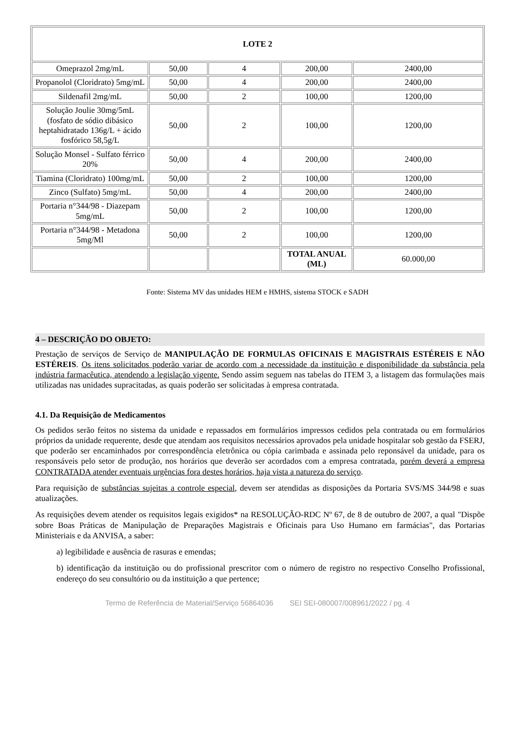| LOTE 2 | | | | |
| Omeprazol 2mg/mL | 50,00 | 4 | 200,00 | 2400,00 |
| Propanolol (Cloridrato) 5mg/mL | 50,00 | 4 | 200,00 | 2400,00 |
| Sildenafil 2mg/mL | 50,00 | 2 | 100,00 | 1200,00 |
| Solução Joulie 30mg/5mL (fosfato de sódio dibásico heptahidratado 136g/L + ácido fosfórico 58,5g/L | 50,00 | 2 | 100,00 | 1200,00 |
| Solução Monsel - Sulfato férrico 20% | 50,00 | 4 | 200,00 | 2400,00 |
| Tiamina (Cloridrato) 100mg/mL | 50,00 | 2 | 100,00 | 1200,00 |
| Zinco (Sulfato) 5mg/mL | 50,00 | 4 | 200,00 | 2400,00 |
| Portaria n°344/98 - Diazepam 5mg/mL | 50,00 | 2 | 100,00 | 1200,00 |
| Portaria n°344/98 - Metadona 5mg/Ml | 50,00 | 2 | 100,00 | 1200,00 |
| | | | TOTAL ANUAL (ML) | 60.000,00 |
Fonte: Sistema MV das unidades HEM e HMHS, sistema STOCK e SADH
4 – DESCRIÇÃO DO OBJETO:
Prestação de serviços de Serviço de MANIPULAÇÃO DE FORMULAS OFICINAIS E MAGISTRAIS ESTÉREIS E NÃO ESTÉREIS. Os itens solicitados poderão variar de acordo com a necessidade da instituição e disponibilidade da substância pela indústria farmacêutica, atendendo a legislação vigente. Sendo assim seguem nas tabelas do ITEM 3, a listagem das formulações mais utilizadas nas unidades supracitadas, as quais poderão ser solicitadas à empresa contratada.
4.1. Da Requisição de Medicamentos
Os pedidos serão feitos no sistema da unidade e repassados em formulários impressos cedidos pela contratada ou em formulários próprios da unidade requerente, desde que atendam aos requisitos necessários aprovados pela unidade hospitalar sob gestão da FSERJ, que poderão ser encaminhados por correspondência eletrônica ou cópia carimbada e assinada pelo reponsável da unidade, para os responsáveis pelo setor de produção, nos horários que deverão ser acordados com a empresa contratada, porém deverá a empresa CONTRATADA atender eventuais urgências fora destes horários, haja vista a natureza do serviço.
Para requisição de substâncias sujeitas a controle especial, devem ser atendidas as disposições da Portaria SVS/MS 344/98 e suas atualizações.
As requisições devem atender os requisitos legais exigidos* na RESOLUÇÃO-RDC Nº 67, de 8 de outubro de 2007, a qual "Dispõe sobre Boas Práticas de Manipulação de Preparações Magistrais e Oficinais para Uso Humano em farmácias", das Portarias Ministeriais e da ANVISA, a saber:
a) legibilidade e ausência de rasuras e emendas;
b) identificação da instituição ou do profissional prescritor com o número de registro no respectivo Conselho Profissional, endereço do seu consultório ou da instituição a que pertence;
Termo de Referência de Material/Serviço 56864036 SEI SEI-080007/008961/2022 / pg. 4